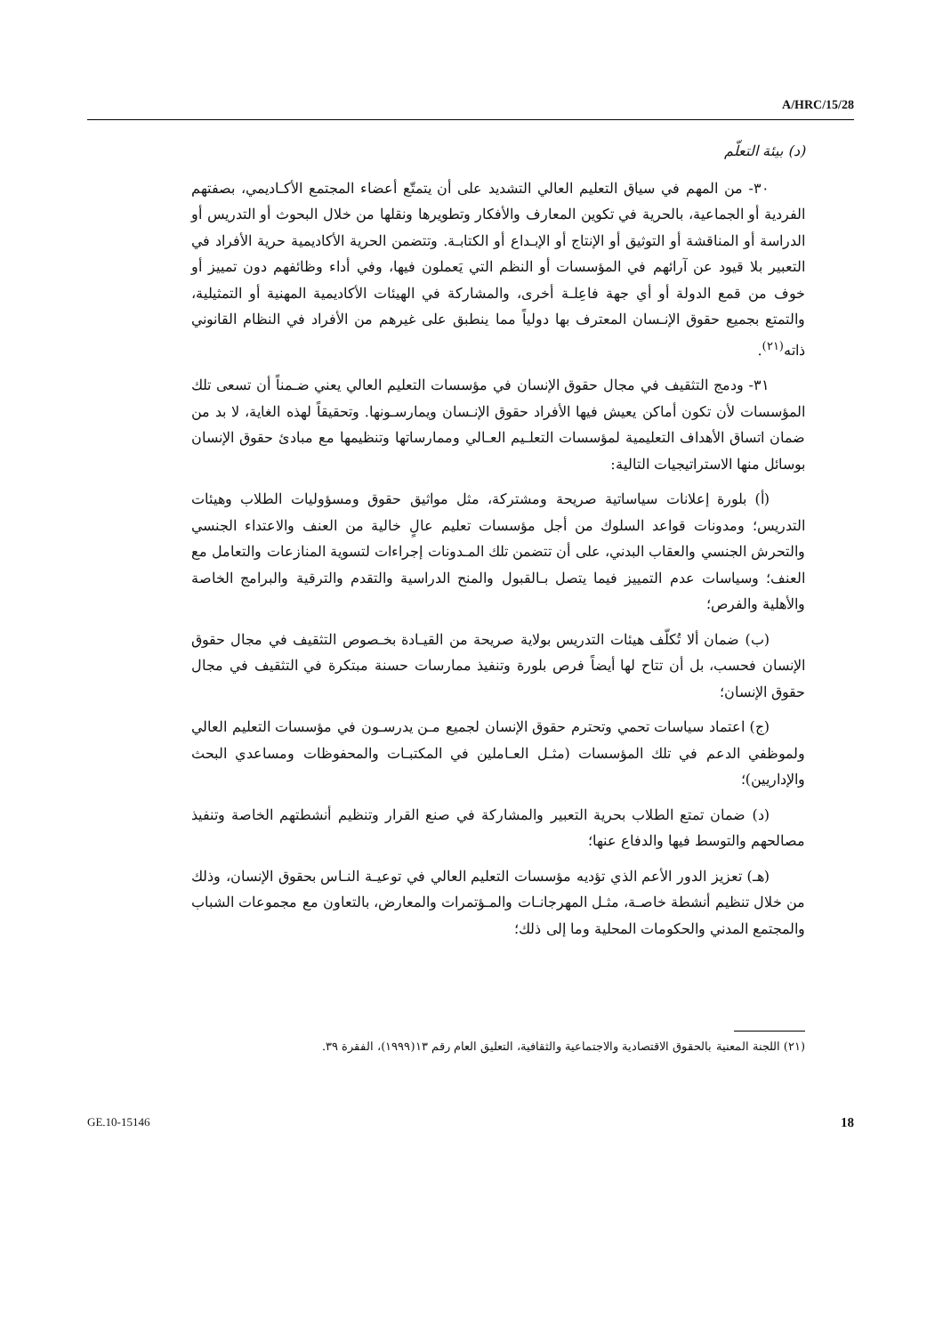A/HRC/15/28
(د) بيئة التعلّم
٣٠- من المهم في سياق التعليم العالي التشديد على أن يتمتّع أعضاء المجتمع الأكـاديمي، بصفتهم الفردية أو الجماعية، بالحرية في تكوين المعارف والأفكار وتطويرها ونقلها من خلال البحوث أو التدريس أو الدراسة أو المناقشة أو التوثيق أو الإنتاج أو الإبـداع أو الكتابـة. وتتضمن الحرية الأكاديمية حرية الأفراد في التعبير بلا قيود عن آرائهم في المؤسسات أو النظم التي يَعملون فيها، وفي أداء وظائفهم دون تمييز أو خوف من قمع الدولة أو أي جهة فاعِلـة أخرى، والمشاركة في الهيئات الأكاديمية المهنية أو التمثيلية، والتمتع بجميع حقوق الإنـسان المعترف بها دولياً مما ينطبق على غيرهم من الأفراد في النظام القانوني ذاته<sup>(٢١)</sup>.
٣١- ودمج التثقيف في مجال حقوق الإنسان في مؤسسات التعليم العالي يعني ضـمناً أن تسعى تلك المؤسسات لأن تكون أماكن يعيش فيها الأفراد حقوق الإنـسان ويمارسـونها. وتحقيقاً لهذه الغاية، لا بد من ضمان اتساق الأهداف التعليمية لمؤسسات التعلـيم العـالي وممارساتها وتنظيمها مع مبادئ حقوق الإنسان بوسائل منها الاستراتيجيات التالية:
(أ) بلورة إعلانات سياساتية صريحة ومشتركة، مثل مواثيق حقوق ومسؤوليات الطلاب وهيئات التدريس؛ ومدونات قواعد السلوك من أجل مؤسسات تعليم عالٍ خالية من العنف والاعتداء الجنسي والتحرش الجنسي والعقاب البدني، على أن تتضمن تلك المـدونات إجراءات لتسوية المنازعات والتعامل مع العنف؛ وسياسات عدم التمييز فيما يتصل بـالقبول والمنح الدراسية والتقدم والترقية والبرامج الخاصة والأهلية والفرص؛
(ب) ضمان ألا تُكلّف هيئات التدريس بولاية صريحة من القيـادة بخـصوص التثقيف في مجال حقوق الإنسان فحسب، بل أن تتاح لها أيضاً فرص بلورة وتنفيذ ممارسات حسنة مبتكرة في التثقيف في مجال حقوق الإنسان؛
(ج) اعتماد سياسات تحمي وتحترم حقوق الإنسان لجميع مـن يدرسـون في مؤسسات التعليم العالي ولموظفي الدعم في تلك المؤسسات (مثـل العـاملين في المكتبـات والمحفوظات ومساعدي البحث والإداريين)؛
(د) ضمان تمتع الطلاب بحرية التعبير والمشاركة في صنع القرار وتنظيم أنشطتهم الخاصة وتنفيذ مصالحهم والتوسط فيها والدفاع عنها؛
(هـ) تعزيز الدور الأعم الذي تؤديه مؤسسات التعليم العالي في توعيـة النـاس بحقوق الإنسان، وذلك من خلال تنظيم أنشطة خاصـة، مثـل المهرجانـات والمـؤتمرات والمعارض، بالتعاون مع مجموعات الشباب والمجتمع المدني والحكومات المحلية وما إلى ذلك؛
(٢١) اللجنة المعنية بالحقوق الاقتصادية والاجتماعية والثقافية، التعليق العام رقم ١٣(١٩٩٩)، الفقرة ٣٩.
GE.10-15146 18